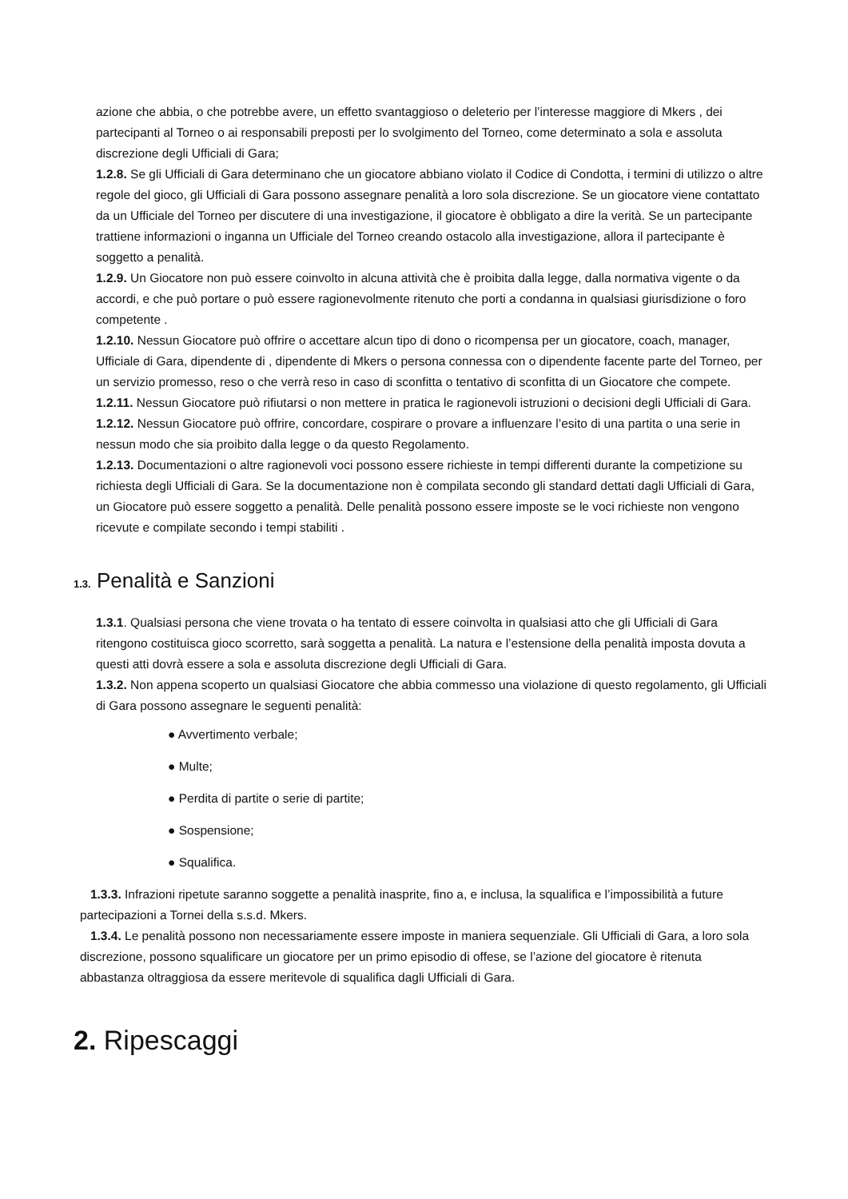azione che abbia, o che potrebbe avere, un effetto svantaggioso o deleterio per l’interesse maggiore di Mkers , dei partecipanti al Torneo o ai responsabili preposti per lo svolgimento del Torneo, come determinato a sola e assoluta discrezione degli Ufficiali di Gara;
1.2.8. Se gli Ufficiali di Gara determinano che un giocatore abbiano violato il Codice di Condotta, i termini di utilizzo o altre regole del gioco, gli Ufficiali di Gara possono assegnare penalità a loro sola discrezione. Se un giocatore viene contattato da un Ufficiale del Torneo per discutere di una investigazione, il giocatore è obbligato a dire la verità. Se un partecipante trattiene informazioni o inganna un Ufficiale del Torneo creando ostacolo alla investigazione, allora il partecipante è soggetto a penalità.
1.2.9. Un Giocatore non può essere coinvolto in alcuna attività che è proibita dalla legge, dalla normativa vigente o da accordi, e che può portare o può essere ragionevolmente ritenuto che porti a condanna in qualsiasi giurisdizione o foro competente .
1.2.10. Nessun Giocatore può offrire o accettare alcun tipo di dono o ricompensa per un giocatore, coach, manager, Ufficiale di Gara, dipendente di , dipendente di Mkers o persona connessa con o dipendente facente parte del Torneo, per un servizio promesso, reso o che verrà reso in caso di sconfitta o tentativo di sconfitta di un Giocatore che compete.
1.2.11. Nessun Giocatore può rifiutarsi o non mettere in pratica le ragionevoli istruzioni o decisioni degli Ufficiali di Gara.
1.2.12. Nessun Giocatore può offrire, concordare, cospirare o provare a influenzare l’esito di una partita o una serie in nessun modo che sia proibito dalla legge o da questo Regolamento.
1.2.13. Documentazioni o altre ragionevoli voci possono essere richieste in tempi differenti durante la competizione su richiesta degli Ufficiali di Gara. Se la documentazione non è compilata secondo gli standard dettati dagli Ufficiali di Gara, un Giocatore può essere soggetto a penalità. Delle penalità possono essere imposte se le voci richieste non vengono ricevute e compilate secondo i tempi stabiliti .
1.3. Penalità e Sanzioni
1.3.1. Qualsiasi persona che viene trovata o ha tentato di essere coinvolta in qualsiasi atto che gli Ufficiali di Gara ritengono costituisca gioco scorretto, sarà soggetta a penalità. La natura e l’estensione della penalità imposta dovuta a questi atti dovrà essere a sola e assoluta discrezione degli Ufficiali di Gara.
1.3.2. Non appena scoperto un qualsiasi Giocatore che abbia commesso una violazione di questo regolamento, gli Ufficiali di Gara possono assegnare le seguenti penalità:
● Avvertimento verbale;
● Multe;
● Perdita di partite o serie di partite;
● Sospensione;
● Squalifica.
1.3.3. Infrazioni ripetute saranno soggette a penalità inasprite, fino a, e inclusa, la squalifica e l’impossibilità a future partecipazioni a Tornei della s.s.d. Mkers.
1.3.4. Le penalità possono non necessariamente essere imposte in maniera sequenziale. Gli Ufficiali di Gara, a loro sola discrezione, possono squalificare un giocatore per un primo episodio di offese, se l’azione del giocatore è ritenuta abbastanza oltraggiosa da essere meritevole di squalifica dagli Ufficiali di Gara.
2. Ripescaggi